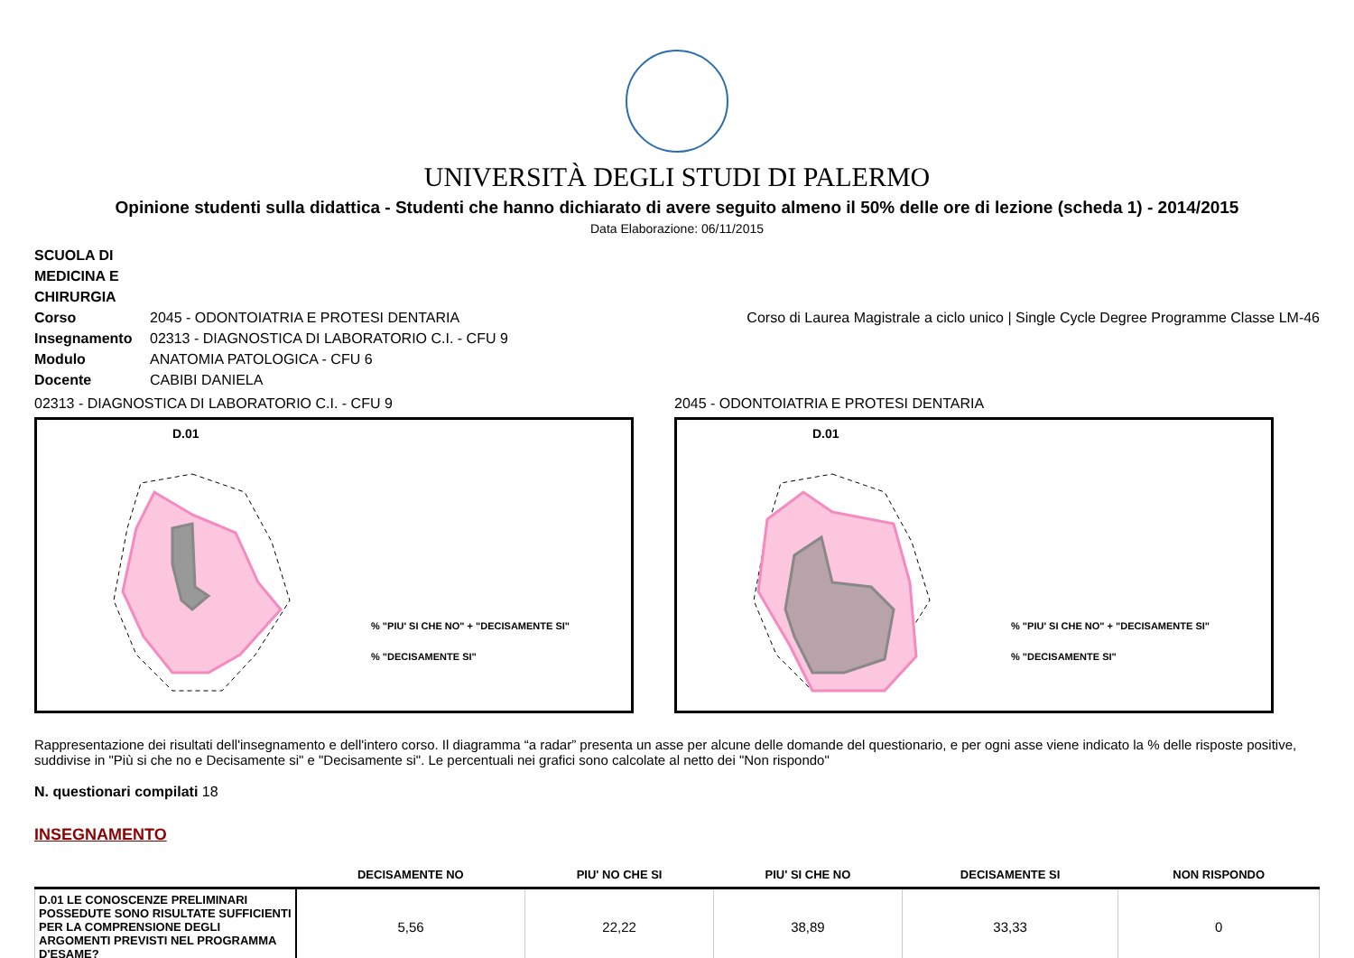UNIVERSITÀ DEGLI STUDI DI PALERMO
Opinione studenti sulla didattica - Studenti che hanno dichiarato di avere seguito almeno il 50% delle ore di lezione (scheda 1) - 2014/2015
Data Elaborazione: 06/11/2015
SCUOLA DI MEDICINA E CHIRURGIA
Corso 2045 - ODONTOIATRIA E PROTESI DENTARIA Corso di Laurea Magistrale a ciclo unico | Single Cycle Degree Programme Classe LM-46
Insegnamento 02313 - DIAGNOSTICA DI LABORATORIO C.I. - CFU 9
Modulo ANATOMIA PATOLOGICA - CFU 6
Docente CABIBI DANIELA
02313 - DIAGNOSTICA DI LABORATORIO C.I. - CFU 9
D.01
% "PIU' SI CHE NO" + "DECISAMENTE SI"
% "DECISAMENTE SI"
2045 - ODONTOIATRIA E PROTESI DENTARIA
D.01
% "PIU' SI CHE NO" + "DECISAMENTE SI"
% "DECISAMENTE SI"
Rappresentazione dei risultati dell'insegnamento e dell'intero corso. Il diagramma “a radar” presenta un asse per alcune delle domande del questionario, e per ogni asse viene indicato la % delle risposte positive, suddivise in "Più si che no e Decisamente si" e "Decisamente si". Le percentuali nei grafici sono calcolate al netto dei "Non rispondo"
N. questionari compilati 18
INSEGNAMENTO
| | DECISAMENTE NO | PIU' NO CHE SI | PIU' SI CHE NO | DECISAMENTE SI | NON RISPONDO |
| --- | --- | --- | --- | --- | --- |
| D.01 LE CONOSCENZE PRELIMINARI POSSEDUTE SONO RISULTATE SUFFICIENTI PER LA COMPRENSIONE DEGLI ARGOMENTI PREVISTI NEL PROGRAMMA D'ESAME? | 5,56 | 22,22 | 38,89 | 33,33 | 0 |